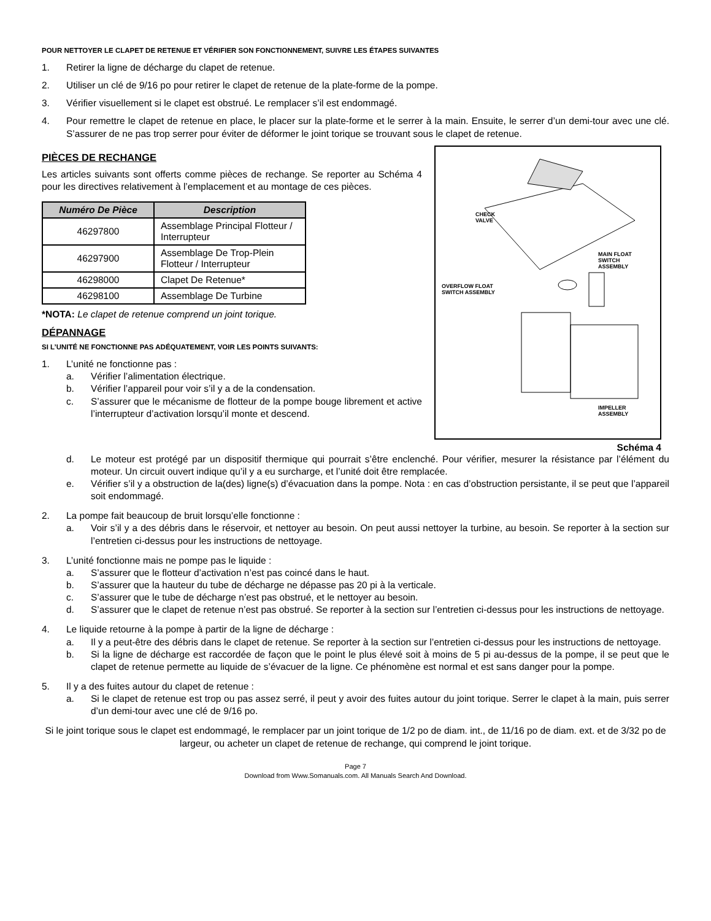POUR NETTOYER LE CLAPET DE RETENUE ET VÉRIFIER SON FONCTIONNEMENT, SUIVRE LES ÉTAPES SUIVANTES
1. Retirer la ligne de décharge du clapet de retenue.
2. Utiliser un clé de 9/16 po pour retirer le clapet de retenue de la plate-forme de la pompe.
3. Vérifier visuellement si le clapet est obstrué. Le remplacer s’il est endommagé.
4. Pour remettre le clapet de retenue en place, le placer sur la plate-forme et le serrer à la main. Ensuite, le serrer d’un demi-tour avec une clé. S’assurer de ne pas trop serrer pour éviter de déformer le joint torique se trouvant sous le clapet de retenue.
PIÈCES DE RECHANGE
Les articles suivants sont offerts comme pièces de rechange. Se reporter au Schéma 4 pour les directives relativement à l’emplacement et au montage de ces pièces.
| Numéro De Pièce | Description |
| --- | --- |
| 46297800 | Assemblage Principal Flotteur / Interrupteur |
| 46297900 | Assemblage De Trop-Plein Flotteur / Interrupteur |
| 46298000 | Clapet De Retenue* |
| 46298100 | Assemblage De Turbine |
*NOTA: Le clapet de retenue comprend un joint torique.
DÉPANNAGE
SI L’UNITÉ NE FONCTIONNE PAS ADÉQUATEMENT, VOIR LES POINTS SUIVANTS:
1. L’unité ne fonctionne pas :
a. Vérifier l’alimentation électrique.
b. Vérifier l’appareil pour voir s’il y a de la condensation.
c. S’assurer que le mécanisme de flotteur de la pompe bouge librement et active l’interrupteur d’activation lorsqu’il monte et descend.
CHECK
VALVE
MAIN FLOAT
SWITCH
ASSEMBLY
OVERFLOW FLOAT
SWITCH ASSEMBLY
IMPELLER
ASSEMBLY
Schéma 4
d. Le moteur est protégé par un dispositif thermique qui pourrait s’être enclenché. Pour vérifier, mesurer la résistance par l’élément du moteur. Un circuit ouvert indique qu’il y a eu surcharge, et l’unité doit être remplacée.
e. Vérifier s’il y a obstruction de la(des) ligne(s) d’évacuation dans la pompe. Nota : en cas d’obstruction persistante, il se peut que l’appareil soit endommagé.
2. La pompe fait beaucoup de bruit lorsqu’elle fonctionne :
a. Voir s’il y a des débris dans le réservoir, et nettoyer au besoin. On peut aussi nettoyer la turbine, au besoin. Se reporter à la section sur l’entretien ci-dessus pour les instructions de nettoyage.
3. L’unité fonctionne mais ne pompe pas le liquide :
a. S’assurer que le flotteur d’activation n’est pas coincé dans le haut.
b. S’assurer que la hauteur du tube de décharge ne dépasse pas 20 pi à la verticale.
c. S’assurer que le tube de décharge n’est pas obstrué, et le nettoyer au besoin.
d. S’assurer que le clapet de retenue n’est pas obstrué. Se reporter à la section sur l’entretien ci-dessus pour les instructions de nettoyage.
4. Le liquide retourne à la pompe à partir de la ligne de décharge :
a. Il y a peut-être des débris dans le clapet de retenue. Se reporter à la section sur l’entretien ci-dessus pour les instructions de nettoyage.
b. Si la ligne de décharge est raccordée de façon que le point le plus élevé soit à moins de 5 pi au-dessus de la pompe, il se peut que le clapet de retenue permette au liquide de s’évacuer de la ligne. Ce phénomène est normal et est sans danger pour la pompe.
5. Il y a des fuites autour du clapet de retenue :
a. Si le clapet de retenue est trop ou pas assez serré, il peut y avoir des fuites autour du joint torique. Serrer le clapet à la main, puis serrer d’un demi-tour avec une clé de 9/16 po.
Si le joint torique sous le clapet est endommagé, le remplacer par un joint torique de 1/2 po de diam. int., de 11/16 po de diam. ext. et de 3/32 po de largeur, ou acheter un clapet de retenue de rechange, qui comprend le joint torique.
Page 7
Download from Www.Somanuals.com. All Manuals Search And Download.